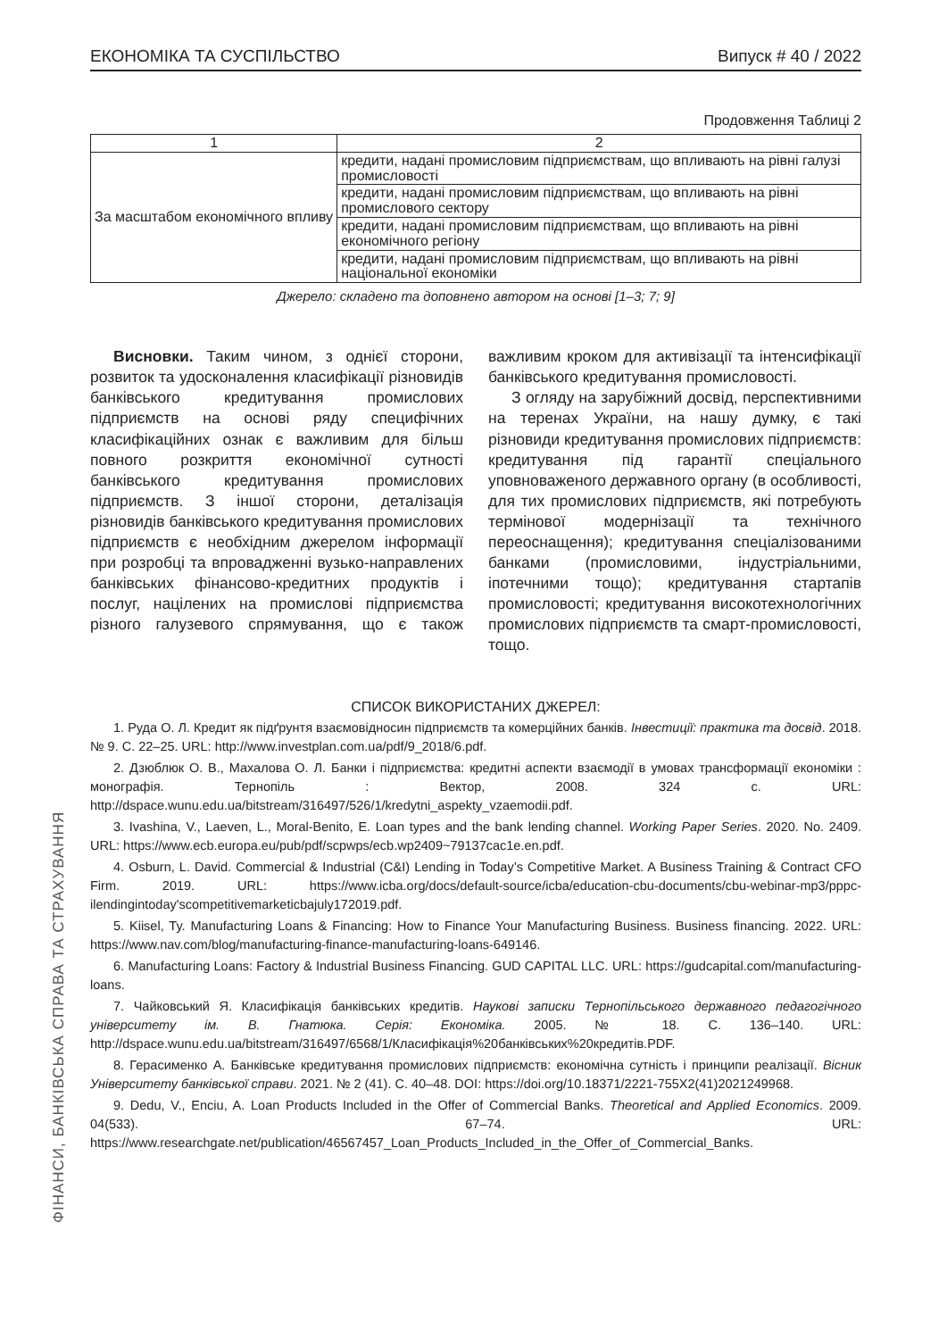ЕКОНОМІКА ТА СУСПІЛЬСТВО Випуск # 40 / 2022
Продовження Таблиці 2
| 1 | 2 |
| За масштабом економічного впливу | кредити, надані промисловим підприємствам, що впливають на рівні галузі промисловості |
| | кредити, надані промисловим підприємствам, що впливають на рівні промислового сектору |
| | кредити, надані промисловим підприємствам, що впливають на рівні економічного регіону |
| | кредити, надані промисловим підприємствам, що впливають на рівні національної економіки |
Джерело: складено та доповнено автором на основі [1–3; 7; 9]
Висновки. Таким чином, з однієї сторони, розвиток та удосконалення класифікації різновидів банківського кредитування промислових підприємств на основі ряду специфічних класифікаційних ознак є важливим для більш повного розкриття економічної сутності банківського кредитування промислових підприємств. З іншої сторони, деталізація різновидів банківського кредитування промислових підприємств є необхідним джерелом інформації при розробці та впровадженні вузько-направлених банківських фінансово-кредитних продуктів і послуг, націлених на промислові підприємства різного галузевого спрямування, що є також важливим кроком для активізації та інтенсифікації банківського кредитування промисловості.
З огляду на зарубіжний досвід, перспективними на теренах України, на нашу думку, є такі різновиди кредитування промислових підприємств: кредитування під гарантії спеціального уповноваженого державного органу (в особливості, для тих промислових підприємств, які потребують термінової модернізації та технічного переоснащення); кредитування спеціалізованими банками (промисловими, індустріальними, іпотечними тощо); кредитування стартапів промисловості; кредитування високотехнологічних промислових підприємств та смарт-промисловості, тощо.
СПИСОК ВИКОРИСТАНИХ ДЖЕРЕЛ:
1. Руда О. Л. Кредит як підґрунтя взаємовідносин підприємств та комерційних банків. Інвестиції: практика та досвід. 2018. № 9. С. 22–25. URL: http://www.investplan.com.ua/pdf/9_2018/6.pdf.
2. Дзюблюк О. В., Махалова О. Л. Банки і підприємства: кредитні аспекти взаємодії в умовах трансформації економіки : монографія. Тернопіль : Вектор, 2008. 324 с. URL: http://dspace.wunu.edu.ua/bitstream/316497/526/1/kredytni_aspekty_vzaemodii.pdf.
3. Ivashina, V., Laeven, L., Moral-Benito, E. Loan types and the bank lending channel. Working Paper Series. 2020. No. 2409. URL: https://www.ecb.europa.eu/pub/pdf/scpwps/ecb.wp2409~79137cac1e.en.pdf.
4. Osburn, L. David. Commercial & Industrial (C&I) Lending in Today’s Competitive Market. A Business Training & Contract CFO Firm. 2019. URL: https://www.icba.org/docs/default-source/icba/education-cbu-documents/cbu-webinar-mp3/pppc-ilendingintoday'scompetitivemarketicbajuly172019.pdf.
5. Kiisel, Ty. Manufacturing Loans & Financing: How to Finance Your Manufacturing Business. Business financing. 2022. URL: https://www.nav.com/blog/manufacturing-finance-manufacturing-loans-649146.
6. Manufacturing Loans: Factory & Industrial Business Financing. GUD CAPITAL LLC. URL: https://gudcapital.com/manufacturing-loans.
7. Чайковський Я. Класифікація банківських кредитів. Наукові записки Тернопільського державного педагогічного університету ім. В. Гнатюка. Серія: Економіка. 2005. № 18. С. 136–140. URL: http://dspace.wunu.edu.ua/bitstream/316497/6568/1/Класифікація%20банківських%20кредитів.PDF.
8. Герасименко А. Банківське кредитування промислових підприємств: економічна сутність і принципи реалізації. Вісник Університету банківської справи. 2021. № 2 (41). С. 40–48. DOI: https://doi.org/10.18371/2221-755X2(41)2021249968.
9. Dedu, V., Enciu, A. Loan Products Included in the Offer of Commercial Banks. Theoretical and Applied Economics. 2009. 04(533). 67–74. URL: https://www.researchgate.net/publication/46567457_Loan_Products_Included_in_the_Offer_of_Commercial_Banks.
ФІНАНСИ, БАНКІВСЬКА СПРАВА ТА СТРАХУВАННЯ